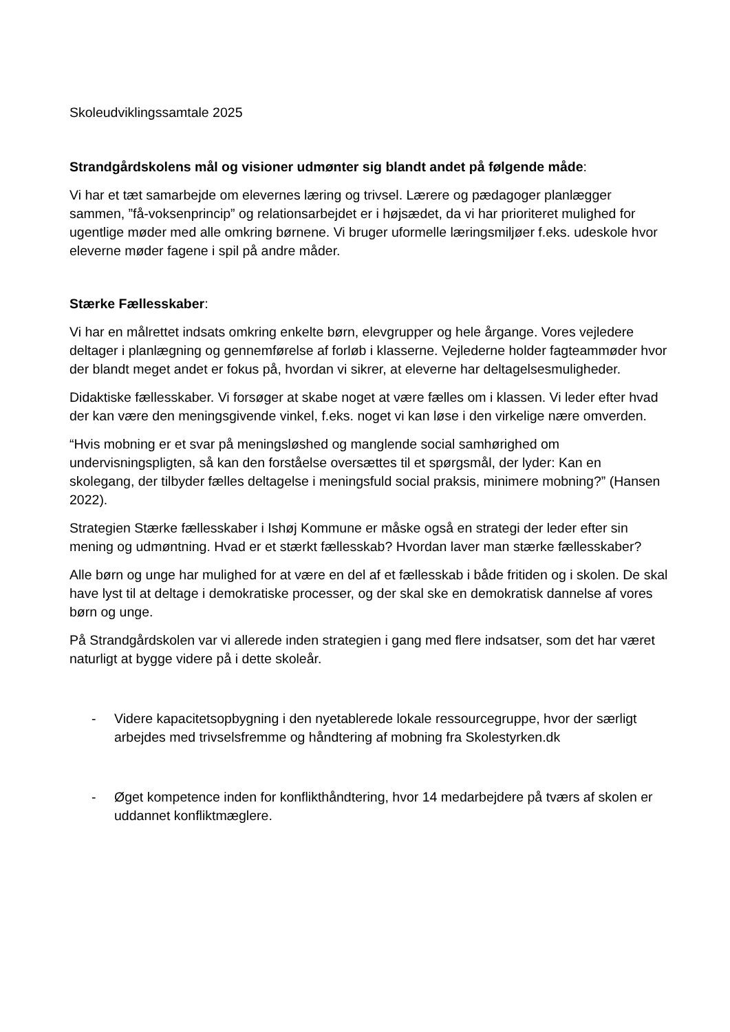Skoleudviklingssamtale 2025
Strandgårdskolens mål og visioner udmønter sig blandt andet på følgende måde:
Vi har et tæt samarbejde om elevernes læring og trivsel. Lærere og pædagoger planlægger sammen, ”få-voksenprincip” og relationsarbejdet er i højsædet, da vi har prioriteret mulighed for ugentlige møder med alle omkring børnene. Vi bruger uformelle læringsmiljøer f.eks. udeskole hvor eleverne møder fagene i spil på andre måder.
Stærke Fællesskaber:
Vi har en målrettet indsats omkring enkelte børn, elevgrupper og hele årgange. Vores vejledere deltager i planlægning og gennemførelse af forløb i klasserne. Vejlederne holder fagteammøder hvor der blandt meget andet er fokus på, hvordan vi sikrer, at eleverne har deltagelsesmuligheder.
Didaktiske fællesskaber. Vi forsøger at skabe noget at være fælles om i klassen. Vi leder efter hvad der kan være den meningsgivende vinkel, f.eks. noget vi kan løse i den virkelige nære omverden.
“Hvis mobning er et svar på meningsløshed og manglende social samhørighed om undervisningspligten, så kan den forståelse oversættes til et spørgsmål, der lyder: Kan en skolegang, der tilbyder fælles deltagelse i meningsfuld social praksis, minimere mobning?” (Hansen 2022).
Strategien Stærke fællesskaber i Ishøj Kommune er måske også en strategi der leder efter sin mening og udmøntning. Hvad er et stærkt fællesskab? Hvordan laver man stærke fællesskaber?
Alle børn og unge har mulighed for at være en del af et fællesskab i både fritiden og i skolen. De skal have lyst til at deltage i demokratiske processer, og der skal ske en demokratisk dannelse af vores børn og unge.
På Strandgårdskolen var vi allerede inden strategien i gang med flere indsatser, som det har været naturligt at bygge videre på i dette skoleår.
- Videre kapacitetsopbygning i den nyetablerede lokale ressourcegruppe, hvor der særligt arbejdes med trivselsfremme og håndtering af mobning fra Skolestyrken.dk
- Øget kompetence inden for konflikthåndtering, hvor 14 medarbejdere på tværs af skolen er uddannet konfliktmæglere.